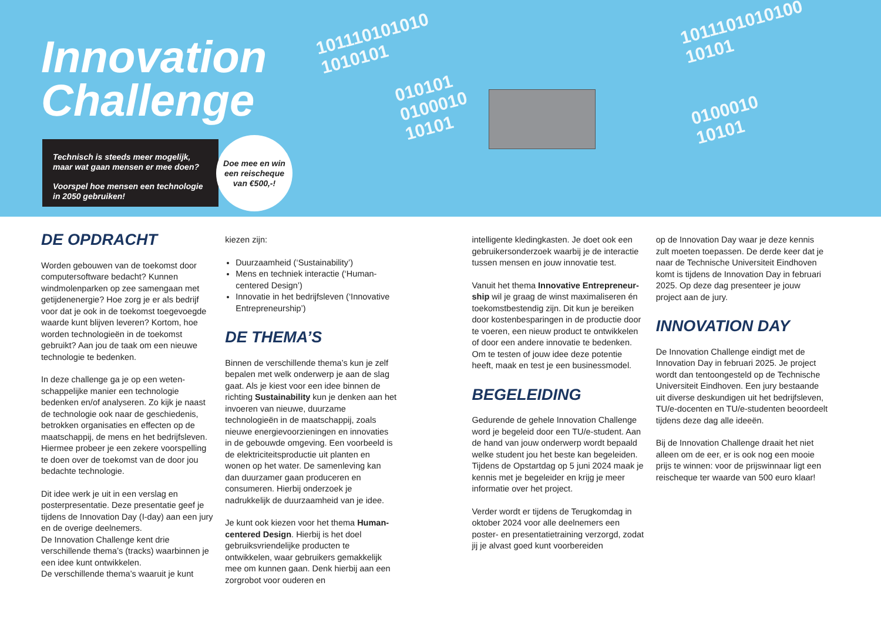Innovation
Challenge
Technisch is steeds meer mogelijk,
maar wat gaan mensen er mee doen?
Voorspel hoe mensen een technologie
in 2050 gebruiken!
Doe mee en win
een reischeque
van €500,-!
101110101010
1010101
010101
0100010
10101
1011101010100
10101
0100010
10101
DE OPDRACHT
Worden gebouwen van de toekomst door computersoftware bedacht? Kunnen windmolenparken op zee samengaan met getijdenenergie? Hoe zorg je er als bedrijf voor dat je ook in de toekomst toegevoegde waarde kunt blijven leveren? Kortom, hoe worden technologieën in de toekomst gebruikt? Aan jou de taak om een nieuwe technologie te bedenken.
In deze challenge ga je op een weten-schappelijke manier een technologie bedenken en/of analyseren. Zo kijk je naast de technologie ook naar de geschiedenis, betrokken organisaties en effecten op de maatschappij, de mens en het bedrijfsleven. Hiermee probeer je een zekere voorspelling te doen over de toekomst van de door jou bedachte technologie.
Dit idee werk je uit in een verslag en posterpresentatie. Deze presentatie geef je tijdens de Innovation Day (I-day) aan een jury en de overige deelnemers.
De Innovation Challenge kent drie verschillende thema’s (tracks) waarbinnen je een idee kunt ontwikkelen.
De verschillende thema’s waaruit je kunt
kiezen zijn:
Duurzaamheid (‘Sustainability’)
Mens en techniek interactie (‘Human-centered Design’)
Innovatie in het bedrijfsleven (‘Innovative Entrepreneurship’)
DE THEMA’S
Binnen de verschillende thema’s kun je zelf bepalen met welk onderwerp je aan de slag gaat. Als je kiest voor een idee binnen de richting Sustainability kun je denken aan het invoeren van nieuwe, duurzame technologieën in de maatschappij, zoals nieuwe energievoorzieningen en innovaties in de gebouwde omgeving. Een voorbeeld is de elektriciteitsproductie uit planten en wonen op het water. De samenleving kan dan duurzamer gaan produceren en consumeren. Hierbij onderzoek je nadrukkelijk de duurzaamheid van je idee.
Je kunt ook kiezen voor het thema Human-centered Design. Hierbij is het doel gebruiksvriendelijke producten te ontwikkelen, waar gebruikers gemakkelijk mee om kunnen gaan. Denk hierbij aan een zorgrobot voor ouderen en
intelligente kledingkasten. Je doet ook een gebruikersonderzoek waarbij je de interactie tussen mensen en jouw innovatie test.
Vanuit het thema Innovative Entrepreneur-ship wil je graag de winst maximaliseren én toekomstbestendig zijn. Dit kun je bereiken door kostenbesparingen in de productie door te voeren, een nieuw product te ontwikkelen of door een andere innovatie te bedenken. Om te testen of jouw idee deze potentie heeft, maak en test je een businessmodel.
BEGELEIDING
Gedurende de gehele Innovation Challenge word je begeleid door een TU/e-student. Aan de hand van jouw onderwerp wordt bepaald welke student jou het beste kan begeleiden. Tijdens de Opstartdag op 5 juni 2024 maak je kennis met je begeleider en krijg je meer informatie over het project.
Verder wordt er tijdens de Terugkomdag in oktober 2024 voor alle deelnemers een poster- en presentatietraining verzorgd, zodat jij je alvast goed kunt voorbereiden
op de Innovation Day waar je deze kennis zult moeten toepassen. De derde keer dat je naar de Technische Universiteit Eindhoven komt is tijdens de Innovation Day in februari 2025. Op deze dag presenteer je jouw project aan de jury.
INNOVATION DAY
De Innovation Challenge eindigt met de Innovation Day in februari 2025. Je project wordt dan tentoongesteld op de Technische Universiteit Eindhoven. Een jury bestaande uit diverse deskundigen uit het bedrijfsleven, TU/e-docenten en TU/e-studenten beoordeelt tijdens deze dag alle ideeën.
Bij de Innovation Challenge draait het niet alleen om de eer, er is ook nog een mooie prijs te winnen: voor de prijswinnaar ligt een reischeque ter waarde van 500 euro klaar!